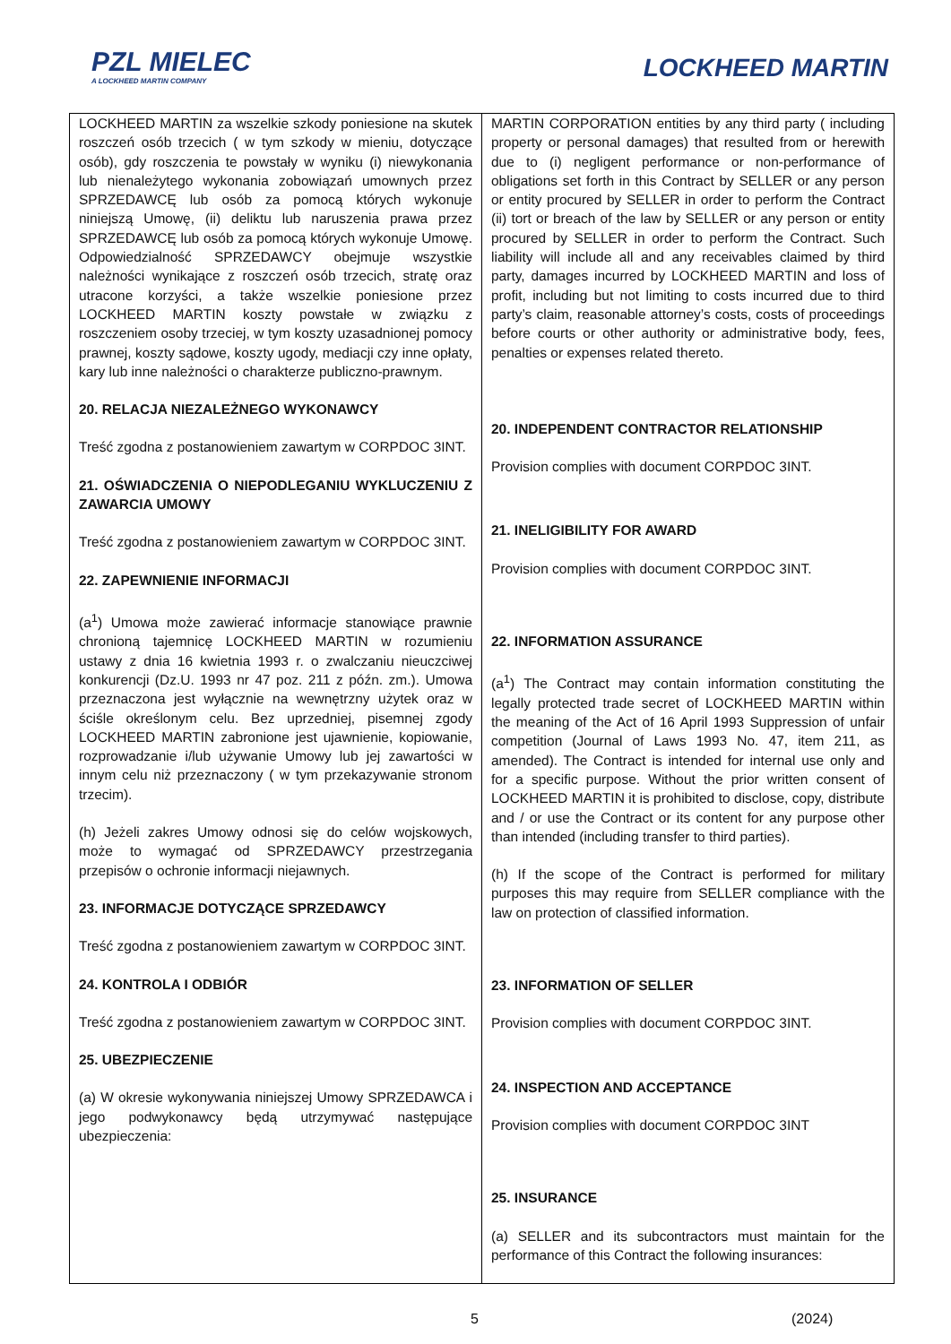PZL MIELEC
A LOCKHEED MARTIN COMPANY
LOCKHEED MARTIN
| LOCKHEED MARTIN za wszelkie szkody poniesione na skutek roszczeń osób trzecich ( w tym szkody w mieniu, dotyczące osób), gdy roszczenia te powstały w wyniku (i) niewykonania lub nienależytego wykonania zobowiązań umownych przez SPRZEDAWCĘ lub osób za pomocą których wykonuje niniejszą Umowę, (ii) deliktu lub naruszenia prawa przez SPRZEDAWCĘ lub osób za pomocą których wykonuje Umowę. Odpowiedzialność SPRZEDAWCY obejmuje wszystkie należności wynikające z roszczeń osób trzecich, stratę oraz utracone korzyści, a także wszelkie poniesione przez LOCKHEED MARTIN koszty powstałe w związku z roszczeniem osoby trzeciej, w tym koszty uzasadnionej pomocy prawnej, koszty sądowe, koszty ugody, mediacji czy inne opłaty, kary lub inne należności o charakterze publiczno-prawnym. 20. RELACJA NIEZALEŻNEGO WYKONAWCY Treść zgodna z postanowieniem zawartym w CORPDOC 3INT. 21. OŚWIADCZENIA O NIEPODLEGANIU WYKLUCZENIU Z ZAWARCIA UMOWY Treść zgodna z postanowieniem zawartym w CORPDOC 3INT. 22. ZAPEWNIENIE INFORMACJI (a<sup>1</sup>) Umowa może zawierać informacje stanowiące prawnie chronioną tajemnicę LOCKHEED MARTIN w rozumieniu ustawy z dnia 16 kwietnia 1993 r. o zwalczaniu nieuczciwej konkurencji (Dz.U. 1993 nr 47 poz. 211 z późn. zm.). Umowa przeznaczona jest wyłącznie na wewnętrzny użytek oraz w ściśle określonym celu. Bez uprzedniej, pisemnej zgody LOCKHEED MARTIN zabronione jest ujawnienie, kopiowanie, rozprowadzanie i/lub używanie Umowy lub jej zawartości w innym celu niż przeznaczony ( w tym przekazywanie stronom trzecim). (h) Jeżeli zakres Umowy odnosi się do celów wojskowych, może to wymagać od SPRZEDAWCY przestrzegania przepisów o ochronie informacji niejawnych. 23. INFORMACJE DOTYCZĄCE SPRZEDAWCY Treść zgodna z postanowieniem zawartym w CORPDOC 3INT. 24. KONTROLA I ODBIÓR Treść zgodna z postanowieniem zawartym w CORPDOC 3INT. 25. UBEZPIECZENIE (a) W okresie wykonywania niniejszej Umowy SPRZEDAWCA i jego podwykonawcy będą utrzymywać następujące ubezpieczenia: | MARTIN CORPORATION entities by any third party ( including property or personal damages) that resulted from or herewith due to (i) negligent performance or non-performance of obligations set forth in this Contract by SELLER or any person or entity procured by SELLER in order to perform the Contract (ii) tort or breach of the law by SELLER or any person or entity procured by SELLER in order to perform the Contract. Such liability will include all and any receivables claimed by third party, damages incurred by LOCKHEED MARTIN and loss of profit, including but not limiting to costs incurred due to third party’s claim, reasonable attorney’s costs, costs of proceedings before courts or other authority or administrative body, fees, penalties or expenses related thereto. 20. INDEPENDENT CONTRACTOR RELATIONSHIP Provision complies with document CORPDOC 3INT. 21. INELIGIBILITY FOR AWARD Provision complies with document CORPDOC 3INT. 22. INFORMATION ASSURANCE (a<sup>1</sup>) The Contract may contain information constituting the legally protected trade secret of LOCKHEED MARTIN within the meaning of the Act of 16 April 1993 Suppression of unfair competition (Journal of Laws 1993 No. 47, item 211, as amended). The Contract is intended for internal use only and for a specific purpose. Without the prior written consent of LOCKHEED MARTIN it is prohibited to disclose, copy, distribute and / or use the Contract or its content for any purpose other than intended (including transfer to third parties). (h) If the scope of the Contract is performed for military purposes this may require from SELLER compliance with the law on protection of classified information. 23. INFORMATION OF SELLER Provision complies with document CORPDOC 3INT. 24. INSPECTION AND ACCEPTANCE Provision complies with document CORPDOC 3INT 25. INSURANCE (a) SELLER and its subcontractors must maintain for the performance of this Contract the following insurances: |
5 (2024)